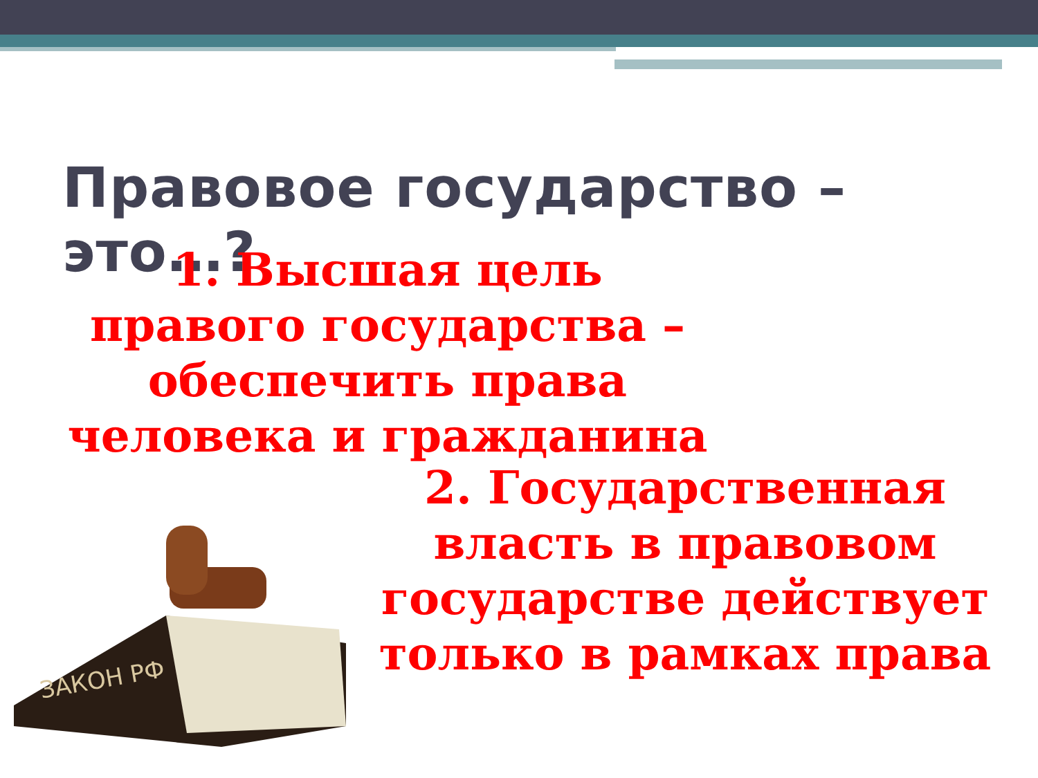Правовое государство – это…?
1. Высшая цель правого государства – обеспечить права человека и гражданина
2. Государственная власть в правовом государстве действует только в рамках права
ЗАКОН РФ